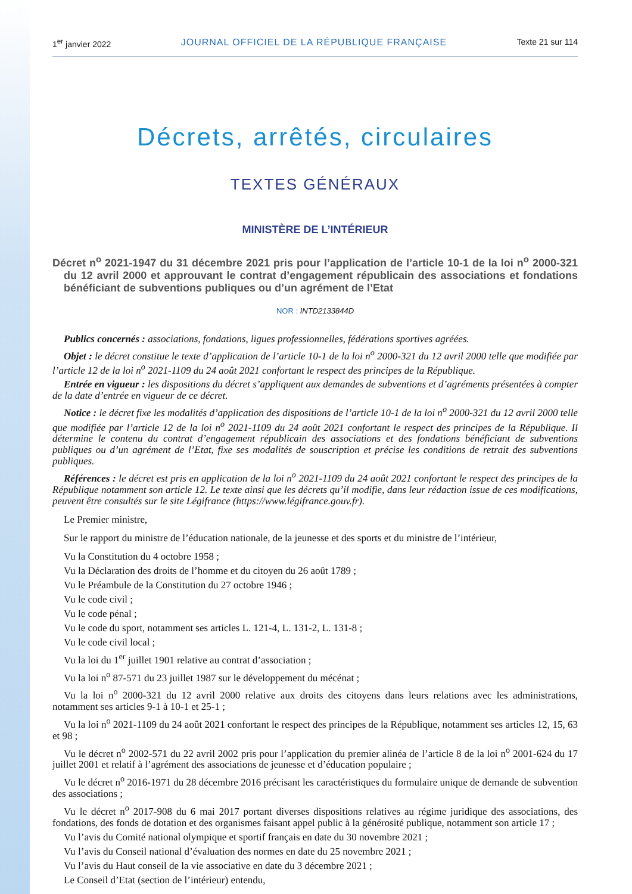1<sup>er</sup> janvier 2022 JOURNAL OFFICIEL DE LA RÉPUBLIQUE FRANÇAISE Texte 21 sur 114
Décrets, arrêtés, circulaires
TEXTES GÉNÉRAUX
MINISTÈRE DE L’INTÉRIEUR
Décret n<sup>o</sup> 2021-1947 du 31 décembre 2021 pris pour l’application de l’article 10-1 de la loi n<sup>o</sup> 2000-321 du 12 avril 2000 et approuvant le contrat d’engagement républicain des associations et fondations bénéficiant de subventions publiques ou d’un agrément de l’Etat
NOR : INTD2133844D
Publics concernés : associations, fondations, ligues professionnelles, fédérations sportives agréées.
Objet : le décret constitue le texte d’application de l’article 10-1 de la loi n<sup>o</sup> 2000-321 du 12 avril 2000 telle que modifiée par l’article 12 de la loi n<sup>o</sup> 2021-1109 du 24 août 2021 confortant le respect des principes de la République.
Entrée en vigueur : les dispositions du décret s’appliquent aux demandes de subventions et d’agréments présentées à compter de la date d’entrée en vigueur de ce décret.
Notice : le décret fixe les modalités d’application des dispositions de l’article 10-1 de la loi n<sup>o</sup> 2000-321 du 12 avril 2000 telle que modifiée par l’article 12 de la loi n<sup>o</sup> 2021-1109 du 24 août 2021 confortant le respect des principes de la République. Il détermine le contenu du contrat d’engagement républicain des associations et des fondations bénéficiant de subventions publiques ou d’un agrément de l’Etat, fixe ses modalités de souscription et précise les conditions de retrait des subventions publiques.
Références : le décret est pris en application de la loi n<sup>o</sup> 2021-1109 du 24 août 2021 confortant le respect des principes de la République notamment son article 12. Le texte ainsi que les décrets qu’il modifie, dans leur rédaction issue de ces modifications, peuvent être consultés sur le site Légifrance (https://www.légifrance.gouv.fr).
Le Premier ministre,
Sur le rapport du ministre de l’éducation nationale, de la jeunesse et des sports et du ministre de l’intérieur,
Vu la Constitution du 4 octobre 1958 ;
Vu la Déclaration des droits de l’homme et du citoyen du 26 août 1789 ;
Vu le Préambule de la Constitution du 27 octobre 1946 ;
Vu le code civil ;
Vu le code pénal ;
Vu le code du sport, notamment ses articles L. 121-4, L. 131-2, L. 131-8 ;
Vu le code civil local ;
Vu la loi du 1<sup>er</sup> juillet 1901 relative au contrat d’association ;
Vu la loi n<sup>o</sup> 87-571 du 23 juillet 1987 sur le développement du mécénat ;
Vu la loi n<sup>o</sup> 2000-321 du 12 avril 2000 relative aux droits des citoyens dans leurs relations avec les administrations, notamment ses articles 9-1 à 10-1 et 25-1 ;
Vu la loi n<sup>o</sup> 2021-1109 du 24 août 2021 confortant le respect des principes de la République, notamment ses articles 12, 15, 63 et 98 ;
Vu le décret n<sup>o</sup> 2002-571 du 22 avril 2002 pris pour l’application du premier alinéa de l’article 8 de la loi n<sup>o</sup> 2001-624 du 17 juillet 2001 et relatif à l’agrément des associations de jeunesse et d’éducation populaire ;
Vu le décret n<sup>o</sup> 2016-1971 du 28 décembre 2016 précisant les caractéristiques du formulaire unique de demande de subvention des associations ;
Vu le décret n<sup>o</sup> 2017-908 du 6 mai 2017 portant diverses dispositions relatives au régime juridique des associations, des fondations, des fonds de dotation et des organismes faisant appel public à la générosité publique, notamment son article 17 ;
Vu l’avis du Comité national olympique et sportif français en date du 30 novembre 2021 ;
Vu l’avis du Conseil national d’évaluation des normes en date du 25 novembre 2021 ;
Vu l’avis du Haut conseil de la vie associative en date du 3 décembre 2021 ;
Le Conseil d’Etat (section de l’intérieur) entendu,